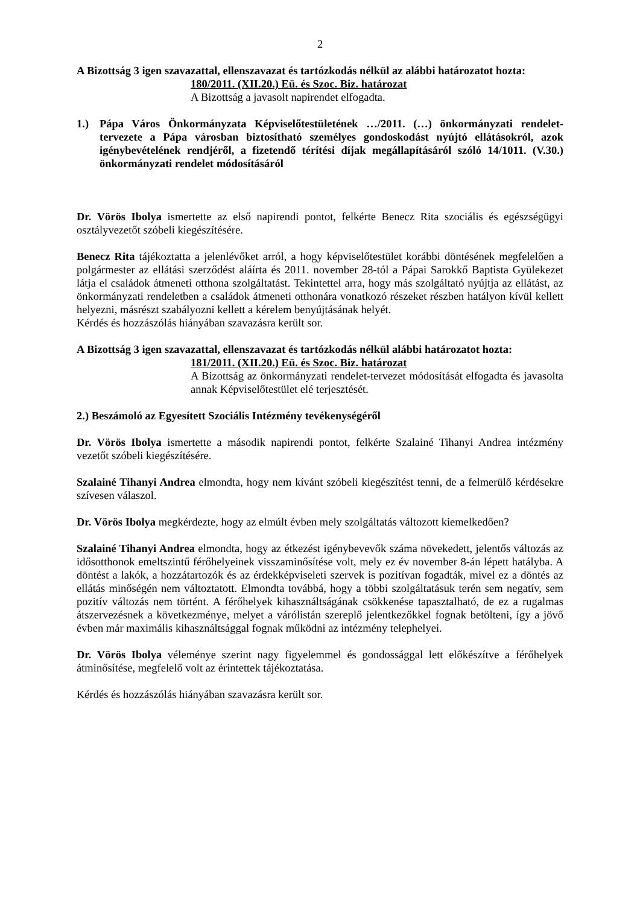2
A Bizottság 3 igen szavazattal, ellenszavazat és tartózkodás nélkül az alábbi határozatot hozta:
180/2011. (XII.20.) Eü. és Szoc. Biz. határozat
A Bizottság a javasolt napirendet elfogadta.
1.) Pápa Város Önkormányzata Képviselőtestületének …/2011. (…) önkormányzati rendelet-tervezete a Pápa városban biztosítható személyes gondoskodást nyújtó ellátásokról, azok igénybevételének rendjéről, a fizetendő térítési díjak megállapításáról szóló 14/1011. (V.30.) önkormányzati rendelet módosításáról
Dr. Vörös Ibolya ismertette az első napirendi pontot, felkérte Benecz Rita szociális és egészségügyi osztályvezetőt szóbeli kiegészítésére.
Benecz Rita tájékoztatta a jelenlévőket arról, a hogy képviselőtestület korábbi döntésének megfelelően a polgármester az ellátási szerződést aláírta és 2011. november 28-tól a Pápai Sarokkő Baptista Gyülekezet látja el családok átmeneti otthona szolgáltatást. Tekintettel arra, hogy más szolgáltató nyújtja az ellátást, az önkormányzati rendeletben a családok átmeneti otthonára vonatkozó részeket részben hatályon kívül kellett helyezni, másrészt szabályozni kellett a kérelem benyújtásának helyét.
Kérdés és hozzászólás hiányában szavazásra került sor.
A Bizottság 3 igen szavazattal, ellenszavazat és tartózkodás nélkül alábbi határozatot hozta:
181/2011. (XII.20.) Eü. és Szoc. Biz. határozat
A Bizottság az önkormányzati rendelet-tervezet módosítását elfogadta és javasolta annak Képviselőtestület elé terjesztését.
2.) Beszámoló az Egyesített Szociális Intézmény tevékenységéről
Dr. Vörös Ibolya ismertette a második napirendi pontot, felkérte Szalainé Tihanyi Andrea intézmény vezetőt szóbeli kiegészítésére.
Szalainé Tihanyi Andrea elmondta, hogy nem kívánt szóbeli kiegészítést tenni, de a felmerülő kérdésekre szívesen válaszol.
Dr. Vörös Ibolya megkérdezte, hogy az elmúlt évben mely szolgáltatás változott kiemelkedően?
Szalainé Tihanyi Andrea elmondta, hogy az étkezést igénybevevők száma növekedett, jelentős változás az idősotthonok emeltszintű férőhelyeinek visszaminősítése volt, mely ez év november 8-án lépett hatályba. A döntést a lakók, a hozzátartozók és az érdekképviseleti szervek is pozitívan fogadták, mivel ez a döntés az ellátás minőségén nem változtatott. Elmondta továbbá, hogy a többi szolgáltatásuk terén sem negatív, sem pozitív változás nem történt. A férőhelyek kihasználtságának csökkenése tapasztalható, de ez a rugalmas átszervezésnek a következménye, melyet a várólistán szereplő jelentkezőkkel fognak betölteni, így a jövő évben már maximális kihasználtsággal fognak működni az intézmény telephelyei.
Dr. Vörös Ibolya véleménye szerint nagy figyelemmel és gondossággal lett előkészítve a férőhelyek átminősítése, megfelelő volt az érintettek tájékoztatása.
Kérdés és hozzászólás hiányában szavazásra került sor.